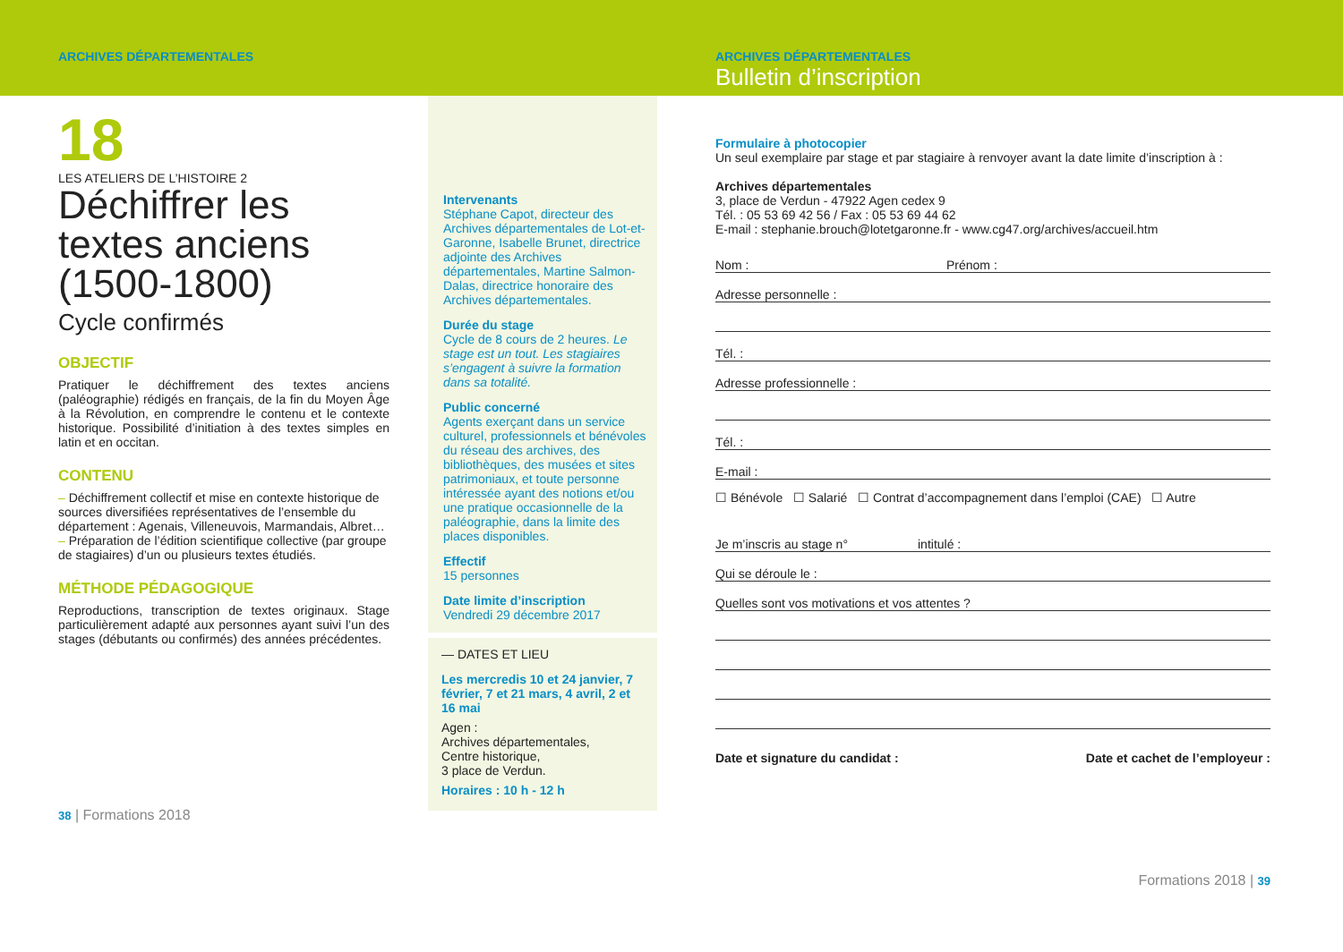ARCHIVES DÉPARTEMENTALES
18
LES ATELIERS DE L’HISTOIRE 2
Déchiffrer les textes anciens (1500-1800)
Cycle confirmés
OBJECTIF
Pratiquer le déchiffrement des textes anciens (paléographie) rédigés en français, de la fin du Moyen Âge à la Révolution, en comprendre le contenu et le contexte historique. Possibilité d’initiation à des textes simples en latin et en occitan.
CONTENU
– Déchiffrement collectif et mise en contexte historique de sources diversifiées représentatives de l’ensemble du département : Agenais, Villeneuvois, Marmandais, Albret…
– Préparation de l’édition scientifique collective (par groupe de stagiaires) d’un ou plusieurs textes étudiés.
MÉTHODE PÉDAGOGIQUE
Reproductions, transcription de textes originaux. Stage particulièrement adapté aux personnes ayant suivi l’un des stages (débutants ou confirmés) des années précédentes.
38 | Formations 2018
Intervenants
Stéphane Capot, directeur des Archives départementales de Lot-et-Garonne, Isabelle Brunet, directrice adjointe des Archives départementales, Martine Salmon-Dalas, directrice honoraire des Archives départementales.
Durée du stage
Cycle de 8 cours de 2 heures. Le stage est un tout. Les stagiaires s’engagent à suivre la formation dans sa totalité.
Public concerné
Agents exerçant dans un service culturel, professionnels et bénévoles du réseau des archives, des bibliothèques, des musées et sites patrimoniaux, et toute personne intéressée ayant des notions et/ou une pratique occasionnelle de la paléographie, dans la limite des places disponibles.
Effectif
15 personnes
Date limite d’inscription
Vendredi 29 décembre 2017
— DATES ET LIEU
Les mercredis 10 et 24 janvier, 7 février, 7 et 21 mars, 4 avril, 2 et 16 mai
Agen :
Archives départementales,
Centre historique,
3 place de Verdun.
Horaires : 10 h - 12 h
ARCHIVES DÉPARTEMENTALES
Bulletin d’inscription
Formulaire à photocopier
Un seul exemplaire par stage et par stagiaire à renvoyer avant la date limite d’inscription à :
Archives départementales
3, place de Verdun - 47922 Agen cedex 9
Tél. : 05 53 69 42 56 / Fax : 05 53 69 44 62
E-mail : stephanie.brouch@lotetgaronne.fr - www.cg47.org/archives/accueil.htm
Nom : Prénom :
Adresse personnelle :
Tél. :
Adresse professionnelle :
Tél. :
E-mail :
☐ Bénévole ☐ Salarié ☐ Contrat d’accompagnement dans l’emploi (CAE) ☐ Autre
Je m’inscris au stage n° intitulé :
Qui se déroule le :
Quelles sont vos motivations et vos attentes ?
Date et signature du candidat : Date et cachet de l’employeur :
Formations 2018 | 39